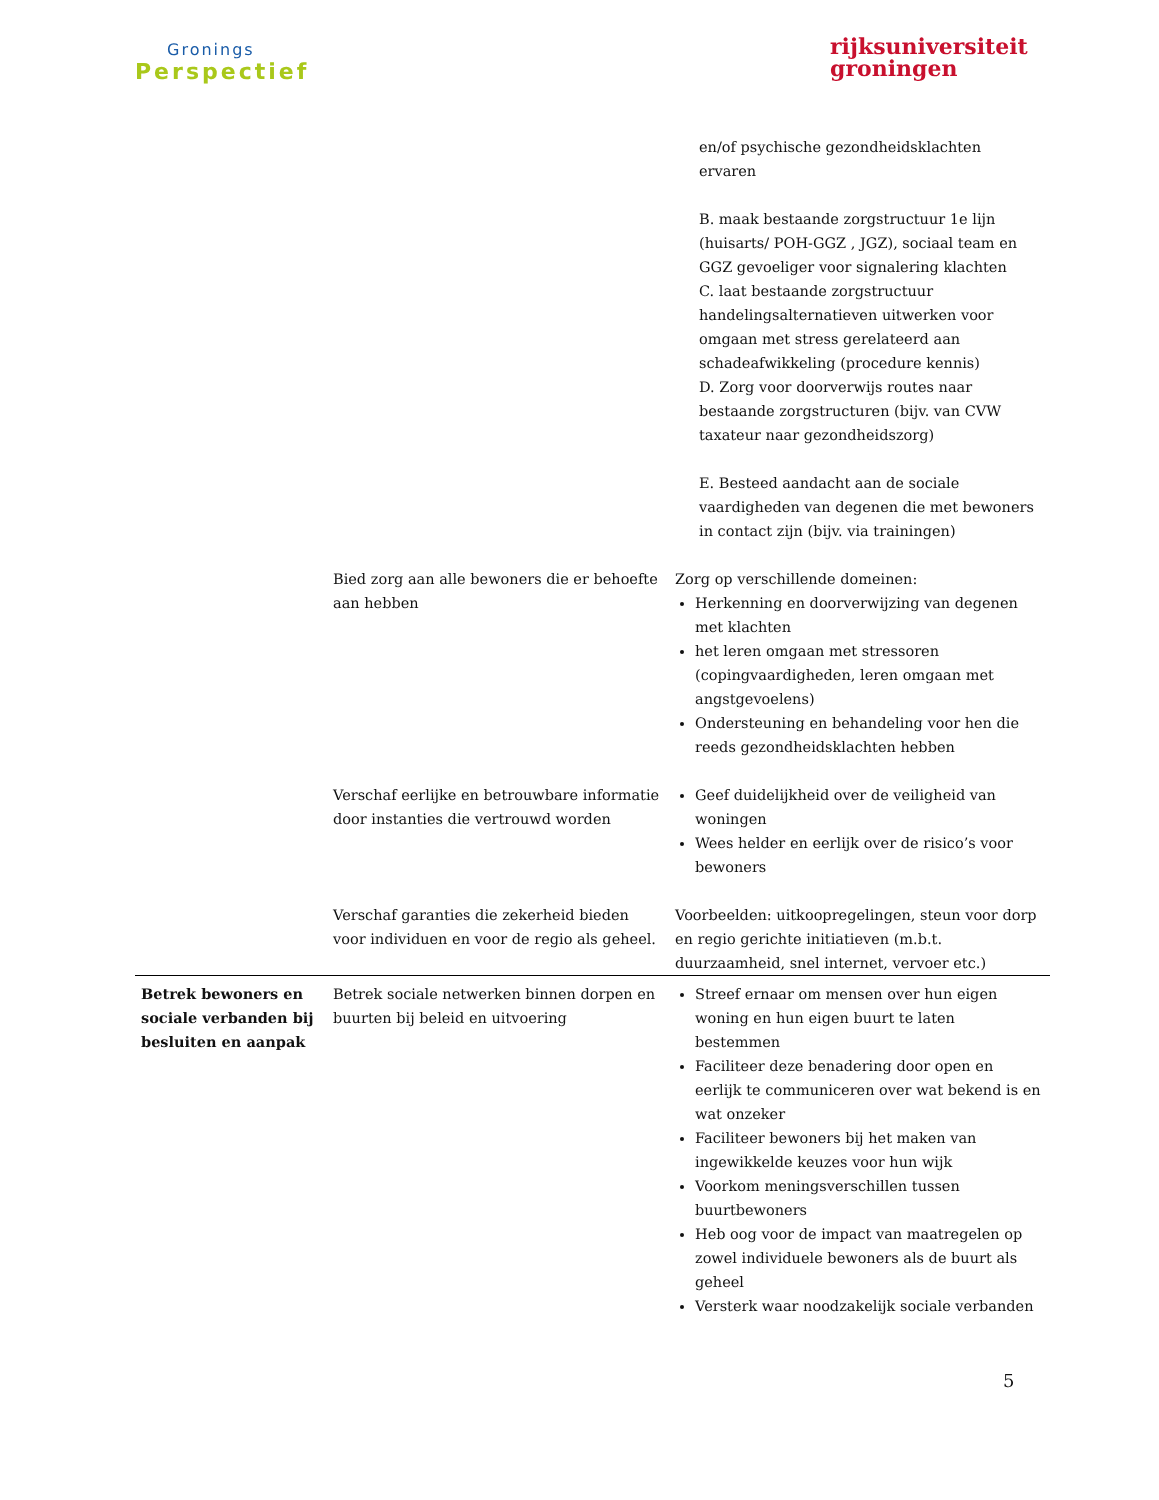Gronings
Perspectief
rijksuniversiteit
groningen
| | | en/of psychische gezondheidsklachten ervaren B. maak bestaande zorgstructuur 1e lijn (huisarts/ POH-GGZ , JGZ), sociaal team en GGZ gevoeliger voor signalering klachten C. laat bestaande zorgstructuur handelingsalternatieven uitwerken voor omgaan met stress gerelateerd aan schadeafwikkeling (procedure kennis) D. Zorg voor doorverwijs routes naar bestaande zorgstructuren (bijv. van CVW taxateur naar gezondheidszorg) E. Besteed aandacht aan de sociale vaardigheden van degenen die met bewoners in contact zijn (bijv. via trainingen) |
| | Bied zorg aan alle bewoners die er behoefte aan hebben | Zorg op verschillende domeinen: Herkenning en doorverwijzing van degenen met klachten het leren omgaan met stressoren (copingvaardigheden, leren omgaan met angstgevoelens) Ondersteuning en behandeling voor hen die reeds gezondheidsklachten hebben |
| | Verschaf eerlijke en betrouwbare informatie door instanties die vertrouwd worden | Geef duidelijkheid over de veiligheid van woningen Wees helder en eerlijk over de risico’s voor bewoners |
| | Verschaf garanties die zekerheid bieden voor individuen en voor de regio als geheel. | Voorbeelden: uitkoopregelingen, steun voor dorp en regio gerichte initiatieven (m.b.t. duurzaamheid, snel internet, vervoer etc.) |
| Betrek bewoners en sociale verbanden bij besluiten en aanpak | Betrek sociale netwerken binnen dorpen en buurten bij beleid en uitvoering | Streef ernaar om mensen over hun eigen woning en hun eigen buurt te laten bestemmen Faciliteer deze benadering door open en eerlijk te communiceren over wat bekend is en wat onzeker Faciliteer bewoners bij het maken van ingewikkelde keuzes voor hun wijk Voorkom meningsverschillen tussen buurtbewoners Heb oog voor de impact van maatregelen op zowel individuele bewoners als de buurt als geheel Versterk waar noodzakelijk sociale verbanden |
5